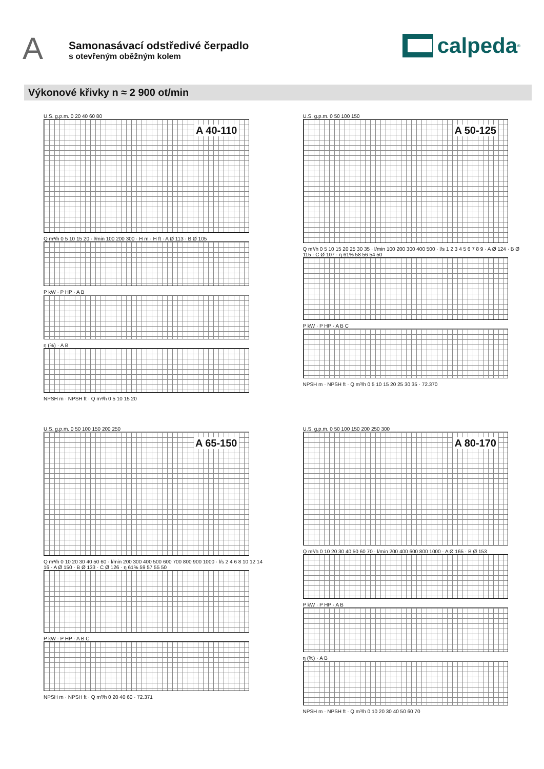A
Samonasávací odstředivé čerpadlo
s otevřeným oběžným kolem
calpeda<sup>®</sup>
Výkonové křivky n ≈ 2 900 ot/min
A 40-110
U.S. g.p.m. 0 20 40 60 80
Q m³/h 0 5 10 15 20 · l/min 100 200 300 · H m · H ft · A Ø 113 · B Ø 105
P kW · P HP · A B
η (%) · A B
NPSH m · NPSH ft · Q m³/h 0 5 10 15 20
A 50-125
U.S. g.p.m. 0 50 100 150
Q m³/h 0 5 10 15 20 25 30 35 · l/min 100 200 300 400 500 · l/s 1 2 3 4 5 6 7 8 9 · A Ø 124 · B Ø 115 · C Ø 107 · η 61% 58 56 54 50
P kW · P HP · A B C
NPSH m · NPSH ft · Q m³/h 0 5 10 15 20 25 30 35 · 72.370
A 65-150
U.S. g.p.m. 0 50 100 150 200 250
Q m³/h 0 10 20 30 40 50 60 · l/min 200 300 400 500 600 700 800 900 1000 · l/s 2 4 6 8 10 12 14 16 · A Ø 150 · B Ø 133 · C Ø 126 · η 61% 59 57 55 50
P kW · P HP · A B C
NPSH m · NPSH ft · Q m³/h 0 20 40 60 · 72.371
A 80-170
U.S. g.p.m. 0 50 100 150 200 250 300
Q m³/h 0 10 20 30 40 50 60 70 · l/min 200 400 600 800 1000 · A Ø 165 · B Ø 153
P kW · P HP · A B
η (%) · A B
NPSH m · NPSH ft · Q m³/h 0 10 20 30 40 50 60 70